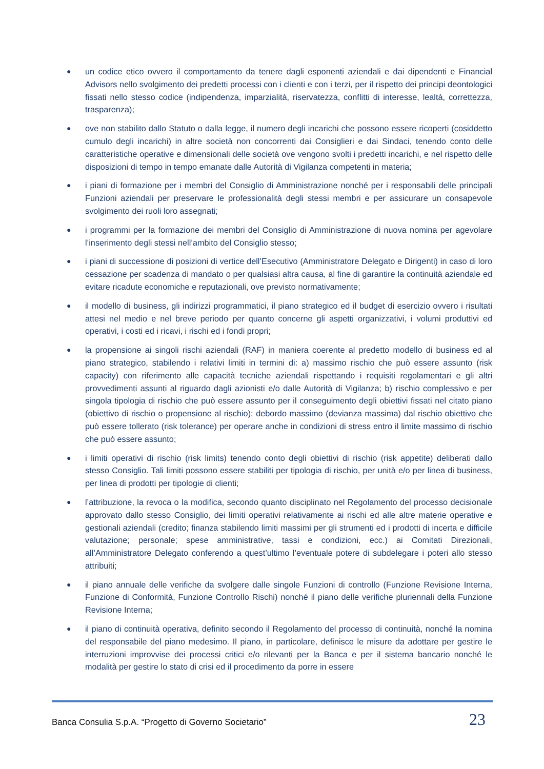● un codice etico ovvero il comportamento da tenere dagli esponenti aziendali e dai dipendenti e Financial Advisors nello svolgimento dei predetti processi con i clienti e con i terzi, per il rispetto dei principi deontologici fissati nello stesso codice (indipendenza, imparzialità, riservatezza, conflitti di interesse, lealtà, correttezza, trasparenza);
● ove non stabilito dallo Statuto o dalla legge, il numero degli incarichi che possono essere ricoperti (cosiddetto cumulo degli incarichi) in altre società non concorrenti dai Consiglieri e dai Sindaci, tenendo conto delle caratteristiche operative e dimensionali delle società ove vengono svolti i predetti incarichi, e nel rispetto delle disposizioni di tempo in tempo emanate dalle Autorità di Vigilanza competenti in materia;
● i piani di formazione per i membri del Consiglio di Amministrazione nonché per i responsabili delle principali Funzioni aziendali per preservare le professionalità degli stessi membri e per assicurare un consapevole svolgimento dei ruoli loro assegnati;
● i programmi per la formazione dei membri del Consiglio di Amministrazione di nuova nomina per agevolare l’inserimento degli stessi nell’ambito del Consiglio stesso;
● i piani di successione di posizioni di vertice dell’Esecutivo (Amministratore Delegato e Dirigenti) in caso di loro cessazione per scadenza di mandato o per qualsiasi altra causa, al fine di garantire la continuità aziendale ed evitare ricadute economiche e reputazionali, ove previsto normativamente;
● il modello di business, gli indirizzi programmatici, il piano strategico ed il budget di esercizio ovvero i risultati attesi nel medio e nel breve periodo per quanto concerne gli aspetti organizzativi, i volumi produttivi ed operativi, i costi ed i ricavi, i rischi ed i fondi propri;
● la propensione ai singoli rischi aziendali (RAF) in maniera coerente al predetto modello di business ed al piano strategico, stabilendo i relativi limiti in termini di: a) massimo rischio che può essere assunto (risk capacity) con riferimento alle capacità tecniche aziendali rispettando i requisiti regolamentari e gli altri provvedimenti assunti al riguardo dagli azionisti e/o dalle Autorità di Vigilanza; b) rischio complessivo e per singola tipologia di rischio che può essere assunto per il conseguimento degli obiettivi fissati nel citato piano (obiettivo di rischio o propensione al rischio); debordo massimo (devianza massima) dal rischio obiettivo che può essere tollerato (risk tolerance) per operare anche in condizioni di stress entro il limite massimo di rischio che può essere assunto;
● i limiti operativi di rischio (risk limits) tenendo conto degli obiettivi di rischio (risk appetite) deliberati dallo stesso Consiglio. Tali limiti possono essere stabiliti per tipologia di rischio, per unità e/o per linea di business, per linea di prodotti per tipologie di clienti;
● l’attribuzione, la revoca o la modifica, secondo quanto disciplinato nel Regolamento del processo decisionale approvato dallo stesso Consiglio, dei limiti operativi relativamente ai rischi ed alle altre materie operative e gestionali aziendali (credito; finanza stabilendo limiti massimi per gli strumenti ed i prodotti di incerta e difficile valutazione; personale; spese amministrative, tassi e condizioni, ecc.) ai Comitati Direzionali, all’Amministratore Delegato conferendo a quest’ultimo l’eventuale potere di subdelegare i poteri allo stesso attribuiti;
● il piano annuale delle verifiche da svolgere dalle singole Funzioni di controllo (Funzione Revisione Interna, Funzione di Conformità, Funzione Controllo Rischi) nonché il piano delle verifiche pluriennali della Funzione Revisione Interna;
● il piano di continuità operativa, definito secondo il Regolamento del processo di continuità, nonché la nomina del responsabile del piano medesimo. Il piano, in particolare, definisce le misure da adottare per gestire le interruzioni improvvise dei processi critici e/o rilevanti per la Banca e per il sistema bancario nonché le modalità per gestire lo stato di crisi ed il procedimento da porre in essere
Banca Consulia S.p.A. “Progetto di Governo Societario” 23